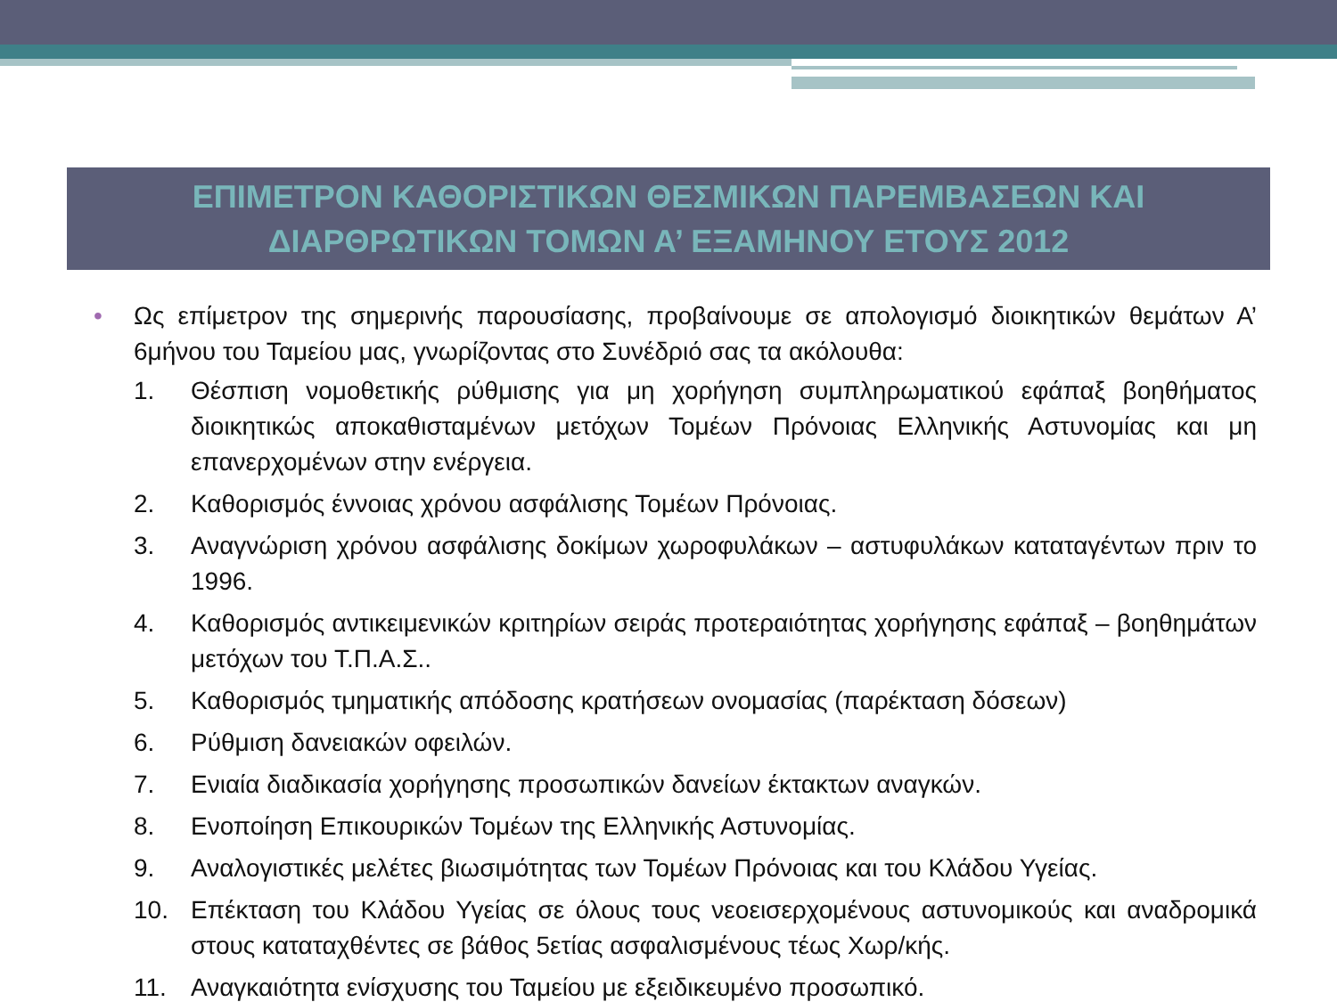ΕΠΙΜΕΤΡΟΝ ΚΑΘΟΡΙΣΤΙΚΩΝ ΘΕΣΜΙΚΩΝ ΠΑΡΕΜΒΑΣΕΩΝ ΚΑΙ
ΔΙΑΡΘΡΩΤΙΚΩΝ ΤΟΜΩΝ Α’ ΕΞΑΜΗΝΟΥ ΕΤΟΥΣ 2012
• Ως επίμετρον της σημερινής παρουσίασης, προβαίνουμε σε απολογισμό διοικητικών θεμάτων Α’ 6μήνου του Ταμείου μας, γνωρίζοντας στο Συνέδριό σας τα ακόλουθα:
1. Θέσπιση νομοθετικής ρύθμισης για μη χορήγηση συμπληρωματικού εφάπαξ βοηθήματος διοικητικώς αποκαθισταμένων μετόχων Τομέων Πρόνοιας Ελληνικής Αστυνομίας και μη επανερχομένων στην ενέργεια.
2. Καθορισμός έννοιας χρόνου ασφάλισης Τομέων Πρόνοιας.
3. Αναγνώριση χρόνου ασφάλισης δοκίμων χωροφυλάκων – αστυφυλάκων καταταγέντων πριν το 1996.
4. Καθορισμός αντικειμενικών κριτηρίων σειράς προτεραιότητας χορήγησης εφάπαξ – βοηθημάτων μετόχων του Τ.Π.Α.Σ..
5. Καθορισμός τμηματικής απόδοσης κρατήσεων ονομασίας (παρέκταση δόσεων)
6. Ρύθμιση δανειακών οφειλών.
7. Ενιαία διαδικασία χορήγησης προσωπικών δανείων έκτακτων αναγκών.
8. Ενοποίηση Επικουρικών Τομέων της Ελληνικής Αστυνομίας.
9. Αναλογιστικές μελέτες βιωσιμότητας των Τομέων Πρόνοιας και του Κλάδου Υγείας.
10. Επέκταση του Κλάδου Υγείας σε όλους τους νεοεισερχομένους αστυνομικούς και αναδρομικά στους καταταχθέντες σε βάθος 5ετίας ασφαλισμένους τέως Χωρ/κής.
11. Αναγκαιότητα ενίσχυσης του Ταμείου με εξειδικευμένο προσωπικό.